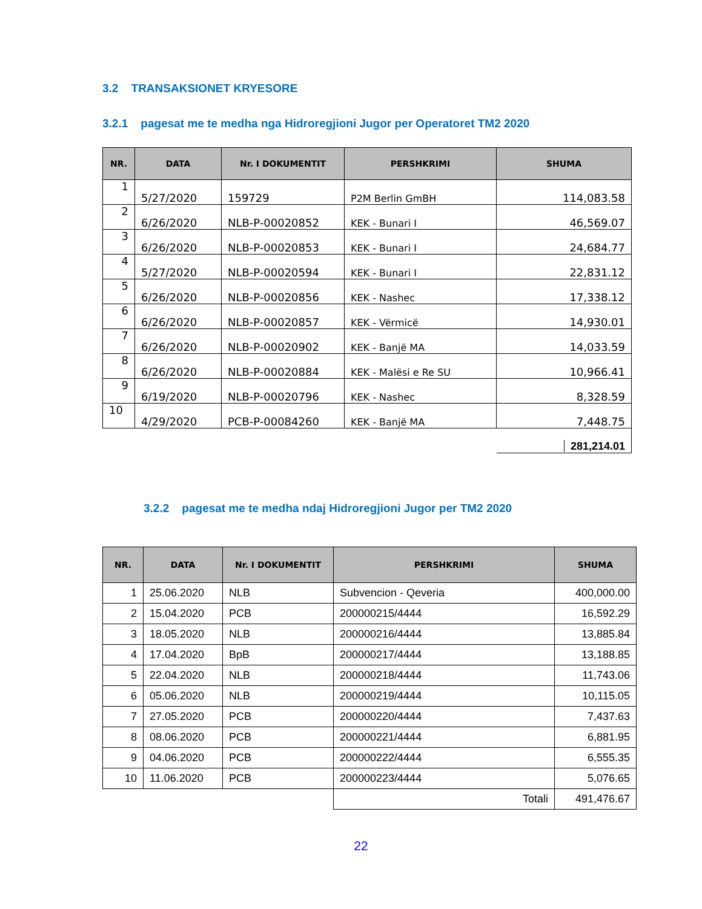3.2 TRANSAKSIONET KRYESORE
3.2.1 pagesat me te medha nga Hidroregjioni Jugor per Operatoret TM2 2020
| NR. | DATA | Nr. I DOKUMENTIT | PERSHKRIMI | SHUMA |
| --- | --- | --- | --- | --- |
| 1 | 5/27/2020 | 159729 | P2M Berlin GmBH | 114,083.58 |
| 2 | 6/26/2020 | NLB-P-00020852 | KEK - Bunari I | 46,569.07 |
| 3 | 6/26/2020 | NLB-P-00020853 | KEK - Bunari I | 24,684.77 |
| 4 | 5/27/2020 | NLB-P-00020594 | KEK - Bunari I | 22,831.12 |
| 5 | 6/26/2020 | NLB-P-00020856 | KEK - Nashec | 17,338.12 |
| 6 | 6/26/2020 | NLB-P-00020857 | KEK - Vërmicë | 14,930.01 |
| 7 | 6/26/2020 | NLB-P-00020902 | KEK - Banjë MA | 14,033.59 |
| 8 | 6/26/2020 | NLB-P-00020884 | KEK - Malësi e Re SU | 10,966.41 |
| 9 | 6/19/2020 | NLB-P-00020796 | KEK - Nashec | 8,328.59 |
| 10 | 4/29/2020 | PCB-P-00084260 | KEK - Banjë MA | 7,448.75 |
| | | | | 281,214.01 |
3.2.2 pagesat me te medha ndaj Hidroregjioni Jugor per TM2 2020
| NR. | DATA | Nr. I DOKUMENTIT | PERSHKRIMI | SHUMA |
| --- | --- | --- | --- | --- |
| 1 | 25.06.2020 | NLB | Subvencion - Qeveria | 400,000.00 |
| 2 | 15.04.2020 | PCB | 200000215/4444 | 16,592.29 |
| 3 | 18.05.2020 | NLB | 200000216/4444 | 13,885.84 |
| 4 | 17.04.2020 | BpB | 200000217/4444 | 13,188.85 |
| 5 | 22.04.2020 | NLB | 200000218/4444 | 11,743.06 |
| 6 | 05.06.2020 | NLB | 200000219/4444 | 10,115.05 |
| 7 | 27.05.2020 | PCB | 200000220/4444 | 7,437.63 |
| 8 | 08.06.2020 | PCB | 200000221/4444 | 6,881.95 |
| 9 | 04.06.2020 | PCB | 200000222/4444 | 6,555.35 |
| 10 | 11.06.2020 | PCB | 200000223/4444 | 5,076.65 |
| | | | Totali | 491,476.67 |
22